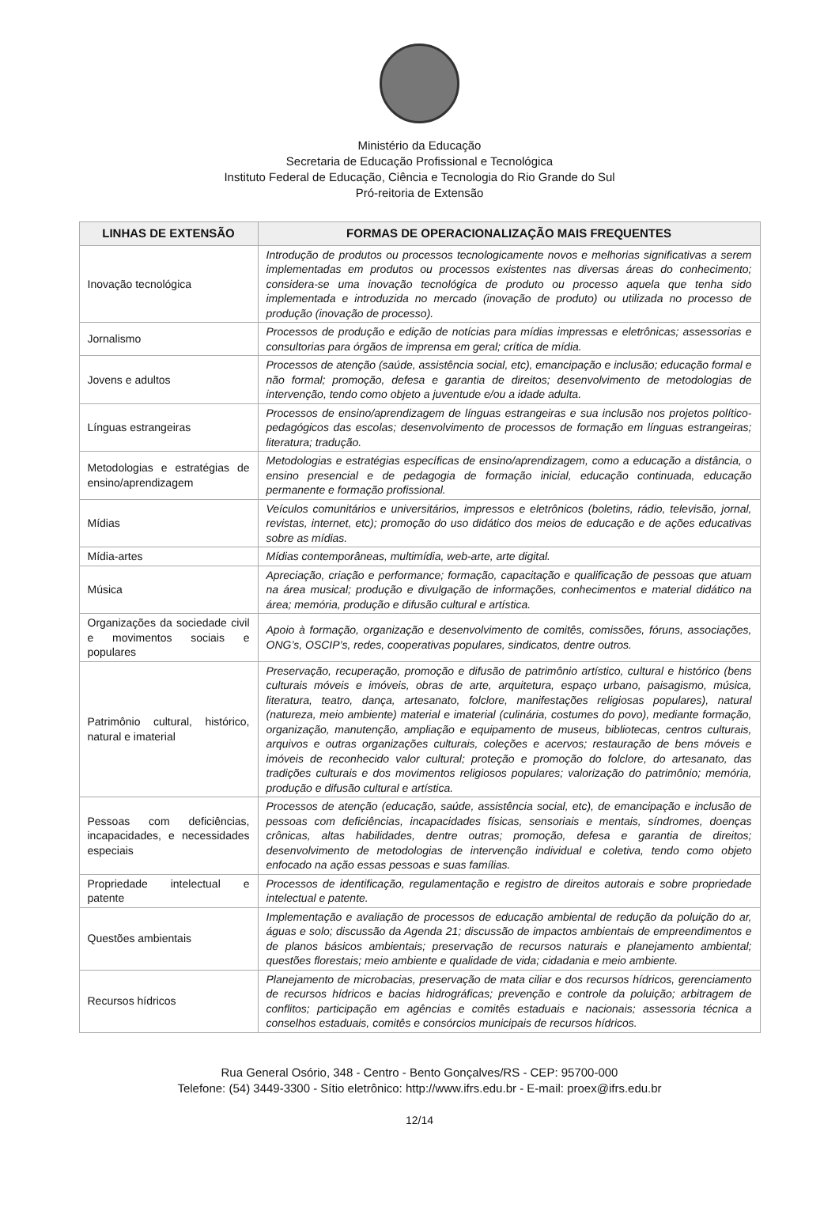Ministério da Educação
Secretaria de Educação Profissional e Tecnológica
Instituto Federal de Educação, Ciência e Tecnologia do Rio Grande do Sul
Pró-reitoria de Extensão
| LINHAS DE EXTENSÃO | FORMAS DE OPERACIONALIZAÇÃO MAIS FREQUENTES |
| --- | --- |
| Inovação tecnológica | Introdução de produtos ou processos tecnologicamente novos e melhorias significativas a serem implementadas em produtos ou processos existentes nas diversas áreas do conhecimento; considera-se uma inovação tecnológica de produto ou processo aquela que tenha sido implementada e introduzida no mercado (inovação de produto) ou utilizada no processo de produção (inovação de processo). |
| Jornalismo | Processos de produção e edição de notícias para mídias impressas e eletrônicas; assessorias e consultorias para órgãos de imprensa em geral; crítica de mídia. |
| Jovens e adultos | Processos de atenção (saúde, assistência social, etc), emancipação e inclusão; educação formal e não formal; promoção, defesa e garantia de direitos; desenvolvimento de metodologias de intervenção, tendo como objeto a juventude e/ou a idade adulta. |
| Línguas estrangeiras | Processos de ensino/aprendizagem de línguas estrangeiras e sua inclusão nos projetos político-pedagógicos das escolas; desenvolvimento de processos de formação em línguas estrangeiras; literatura; tradução. |
| Metodologias e estratégias de ensino/aprendizagem | Metodologias e estratégias específicas de ensino/aprendizagem, como a educação a distância, o ensino presencial e de pedagogia de formação inicial, educação continuada, educação permanente e formação profissional. |
| Mídias | Veículos comunitários e universitários, impressos e eletrônicos (boletins, rádio, televisão, jornal, revistas, internet, etc); promoção do uso didático dos meios de educação e de ações educativas sobre as mídias. |
| Mídia-artes | Mídias contemporâneas, multimídia, web-arte, arte digital. |
| Música | Apreciação, criação e performance; formação, capacitação e qualificação de pessoas que atuam na área musical; produção e divulgação de informações, conhecimentos e material didático na área; memória, produção e difusão cultural e artística. |
| Organizações da sociedade civil e movimentos sociais e populares | Apoio à formação, organização e desenvolvimento de comitês, comissões, fóruns, associações, ONG’s, OSCIP’s, redes, cooperativas populares, sindicatos, dentre outros. |
| Patrimônio cultural, histórico, natural e imaterial | Preservação, recuperação, promoção e difusão de patrimônio artístico, cultural e histórico (bens culturais móveis e imóveis, obras de arte, arquitetura, espaço urbano, paisagismo, música, literatura, teatro, dança, artesanato, folclore, manifestações religiosas populares), natural (natureza, meio ambiente) material e imaterial (culinária, costumes do povo), mediante formação, organização, manutenção, ampliação e equipamento de museus, bibliotecas, centros culturais, arquivos e outras organizações culturais, coleções e acervos; restauração de bens móveis e imóveis de reconhecido valor cultural; proteção e promoção do folclore, do artesanato, das tradições culturais e dos movimentos religiosos populares; valorização do patrimônio; memória, produção e difusão cultural e artística. |
| Pessoas com deficiências, incapacidades, e necessidades especiais | Processos de atenção (educação, saúde, assistência social, etc), de emancipação e inclusão de pessoas com deficiências, incapacidades físicas, sensoriais e mentais, síndromes, doenças crônicas, altas habilidades, dentre outras; promoção, defesa e garantia de direitos; desenvolvimento de metodologias de intervenção individual e coletiva, tendo como objeto enfocado na ação essas pessoas e suas famílias. |
| Propriedade intelectual e patente | Processos de identificação, regulamentação e registro de direitos autorais e sobre propriedade intelectual e patente. |
| Questões ambientais | Implementação e avaliação de processos de educação ambiental de redução da poluição do ar, águas e solo; discussão da Agenda 21; discussão de impactos ambientais de empreendimentos e de planos básicos ambientais; preservação de recursos naturais e planejamento ambiental; questões florestais; meio ambiente e qualidade de vida; cidadania e meio ambiente. |
| Recursos hídricos | Planejamento de microbacias, preservação de mata ciliar e dos recursos hídricos, gerenciamento de recursos hídricos e bacias hidrográficas; prevenção e controle da poluição; arbitragem de conflitos; participação em agências e comitês estaduais e nacionais; assessoria técnica a conselhos estaduais, comitês e consórcios municipais de recursos hídricos. |
Rua General Osório, 348 - Centro - Bento Gonçalves/RS - CEP: 95700-000
Telefone: (54) 3449-3300 - Sítio eletrônico: http://www.ifrs.edu.br - E-mail: proex@ifrs.edu.br
12/14